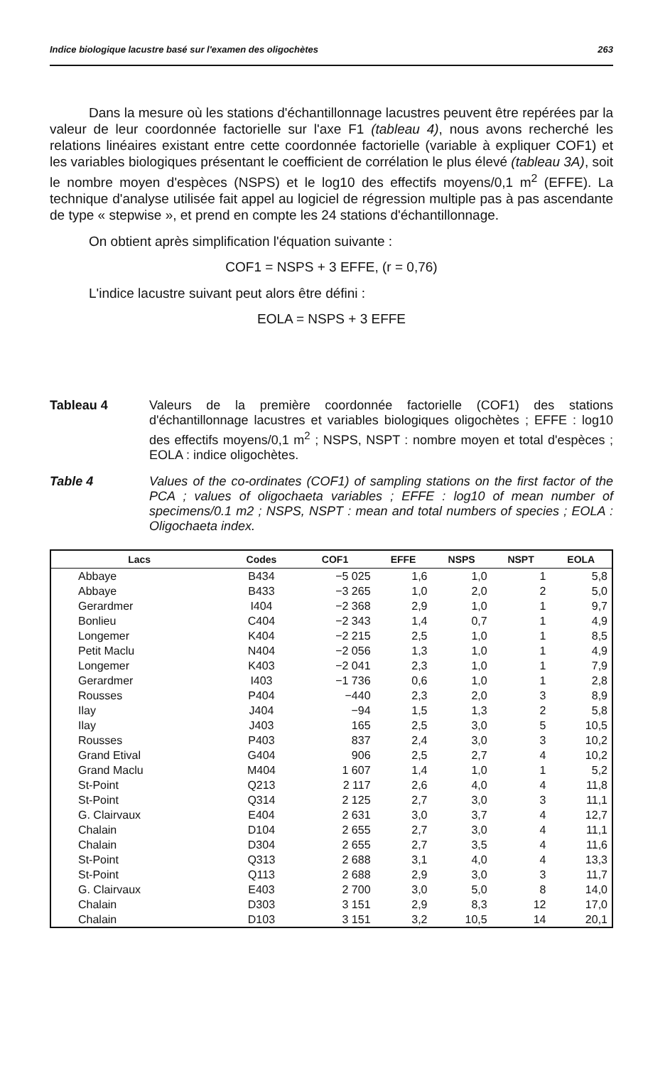Indice biologique lacustre basé sur l'examen des oligochètes 263
Dans la mesure où les stations d'échantillonnage lacustres peuvent être repérées par la valeur de leur coordonnée factorielle sur l'axe F1 (tableau 4), nous avons recherché les relations linéaires existant entre cette coordonnée factorielle (variable à expliquer COF1) et les variables biologiques présentant le coefficient de corrélation le plus élevé (tableau 3A), soit le nombre moyen d'espèces (NSPS) et le log10 des effectifs moyens/0,1 m<sup>2</sup> (EFFE). La technique d'analyse utilisée fait appel au logiciel de régression multiple pas à pas ascendante de type « stepwise », et prend en compte les 24 stations d'échantillonnage.
On obtient après simplification l'équation suivante :
COF1 = NSPS + 3 EFFE, (r = 0,76)
L'indice lacustre suivant peut alors être défini :
EOLA = NSPS + 3 EFFE
Tableau 4 Valeurs de la première coordonnée factorielle (COF1) des stations d'échantillonnage lacustres et variables biologiques oligochètes ; EFFE : log10 des effectifs moyens/0,1 m<sup>2</sup> ; NSPS, NSPT : nombre moyen et total d'espèces ; EOLA : indice oligochètes.
Table 4 Values of the co-ordinates (COF1) of sampling stations on the first factor of the PCA ; values of oligochaeta variables ; EFFE : log10 of mean number of specimens/0.1 m2 ; NSPS, NSPT : mean and total numbers of species ; EOLA : Oligochaeta index.
| Lacs | Codes | COF1 | EFFE | NSPS | NSPT | EOLA |
| --- | --- | --- | --- | --- | --- | --- |
| Abbaye | B434 | −5 025 | 1,6 | 1,0 | 1 | 5,8 |
| Abbaye | B433 | −3 265 | 1,0 | 2,0 | 2 | 5,0 |
| Gerardmer | I404 | −2 368 | 2,9 | 1,0 | 1 | 9,7 |
| Bonlieu | C404 | −2 343 | 1,4 | 0,7 | 1 | 4,9 |
| Longemer | K404 | −2 215 | 2,5 | 1,0 | 1 | 8,5 |
| Petit Maclu | N404 | −2 056 | 1,3 | 1,0 | 1 | 4,9 |
| Longemer | K403 | −2 041 | 2,3 | 1,0 | 1 | 7,9 |
| Gerardmer | I403 | −1 736 | 0,6 | 1,0 | 1 | 2,8 |
| Rousses | P404 | −440 | 2,3 | 2,0 | 3 | 8,9 |
| Ilay | J404 | −94 | 1,5 | 1,3 | 2 | 5,8 |
| Ilay | J403 | 165 | 2,5 | 3,0 | 5 | 10,5 |
| Rousses | P403 | 837 | 2,4 | 3,0 | 3 | 10,2 |
| Grand Etival | G404 | 906 | 2,5 | 2,7 | 4 | 10,2 |
| Grand Maclu | M404 | 1 607 | 1,4 | 1,0 | 1 | 5,2 |
| St-Point | Q213 | 2 117 | 2,6 | 4,0 | 4 | 11,8 |
| St-Point | Q314 | 2 125 | 2,7 | 3,0 | 3 | 11,1 |
| G. Clairvaux | E404 | 2 631 | 3,0 | 3,7 | 4 | 12,7 |
| Chalain | D104 | 2 655 | 2,7 | 3,0 | 4 | 11,1 |
| Chalain | D304 | 2 655 | 2,7 | 3,5 | 4 | 11,6 |
| St-Point | Q313 | 2 688 | 3,1 | 4,0 | 4 | 13,3 |
| St-Point | Q113 | 2 688 | 2,9 | 3,0 | 3 | 11,7 |
| G. Clairvaux | E403 | 2 700 | 3,0 | 5,0 | 8 | 14,0 |
| Chalain | D303 | 3 151 | 2,9 | 8,3 | 12 | 17,0 |
| Chalain | D103 | 3 151 | 3,2 | 10,5 | 14 | 20,1 |